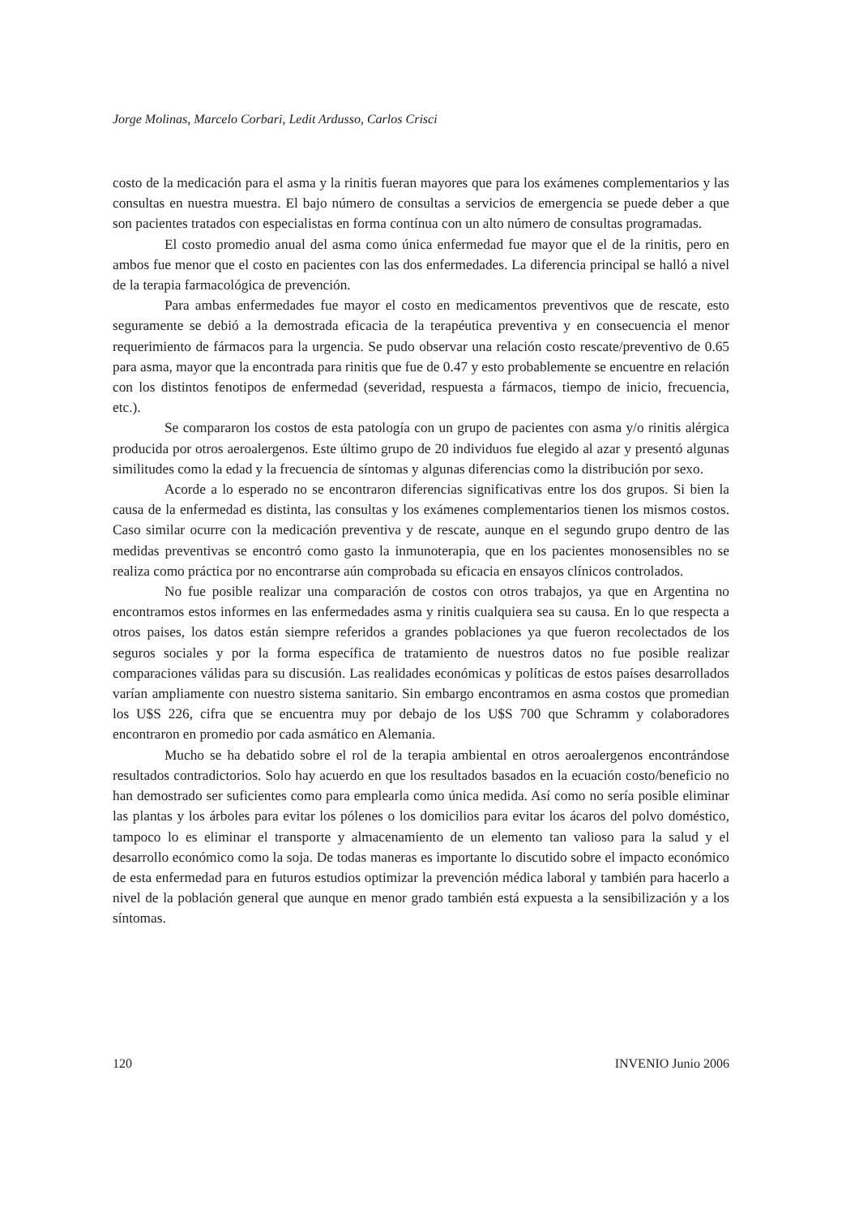Jorge Molinas, Marcelo Corbari, Ledit Ardusso, Carlos Crisci
costo de la medicación para el asma y la rinitis fueran mayores que para los exámenes complementarios y las consultas en nuestra muestra. El bajo número de consultas a servicios de emergencia se puede deber a que son pacientes tratados con especialistas en forma contínua con un alto número de consultas programadas.
El costo promedio anual del asma como única enfermedad fue mayor que el de la rinitis, pero en ambos fue menor que el costo en pacientes con las dos enfermedades. La diferencia principal se halló a nivel de la terapia farmacológica de prevención.
Para ambas enfermedades fue mayor el costo en medicamentos preventivos que de rescate, esto seguramente se debió a la demostrada eficacia de la terapéutica preventiva y en consecuencia el menor requerimiento de fármacos para la urgencia. Se pudo observar una relación costo rescate/preventivo de 0.65 para asma, mayor que la encontrada para rinitis que fue de 0.47 y esto probablemente se encuentre en relación con los distintos fenotipos de enfermedad (severidad, respuesta a fármacos, tiempo de inicio, frecuencia, etc.).
Se compararon los costos de esta patología con un grupo de pacientes con asma y/o rinitis alérgica producida por otros aeroalergenos. Este último grupo de 20 individuos fue elegido al azar y presentó algunas similitudes como la edad y la frecuencia de síntomas y algunas diferencias como la distribución por sexo.
Acorde a lo esperado no se encontraron diferencias significativas entre los dos grupos. Si bien la causa de la enfermedad es distinta, las consultas y los exámenes complementarios tienen los mismos costos. Caso similar ocurre con la medicación preventiva y de rescate, aunque en el segundo grupo dentro de las medidas preventivas se encontró como gasto la inmunoterapia, que en los pacientes monosensibles no se realiza como práctica por no encontrarse aún comprobada su eficacia en ensayos clínicos controlados.
No fue posible realizar una comparación de costos con otros trabajos, ya que en Argentina no encontramos estos informes en las enfermedades asma y rinitis cualquiera sea su causa. En lo que respecta a otros paises, los datos están siempre referidos a grandes poblaciones ya que fueron recolectados de los seguros sociales y por la forma específica de tratamiento de nuestros datos no fue posible realizar comparaciones válidas para su discusión. Las realidades económicas y políticas de estos países desarrollados varían ampliamente con nuestro sistema sanitario. Sin embargo encontramos en asma costos que promedian los U$S 226, cifra que se encuentra muy por debajo de los U$S 700 que Schramm y colaboradores encontraron en promedio por cada asmático en Alemania.
Mucho se ha debatido sobre el rol de la terapia ambiental en otros aeroalergenos encontrándose resultados contradictorios. Solo hay acuerdo en que los resultados basados en la ecuación costo/beneficio no han demostrado ser suficientes como para emplearla como única medida. Así como no sería posible eliminar las plantas y los árboles para evitar los pólenes o los domicilios para evitar los ácaros del polvo doméstico, tampoco lo es eliminar el transporte y almacenamiento de un elemento tan valioso para la salud y el desarrollo económico como la soja. De todas maneras es importante lo discutido sobre el impacto económico de esta enfermedad para en futuros estudios optimizar la prevención médica laboral y también para hacerlo a nivel de la población general que aunque en menor grado también está expuesta a la sensibilización y a los síntomas.
120 INVENIO Junio 2006